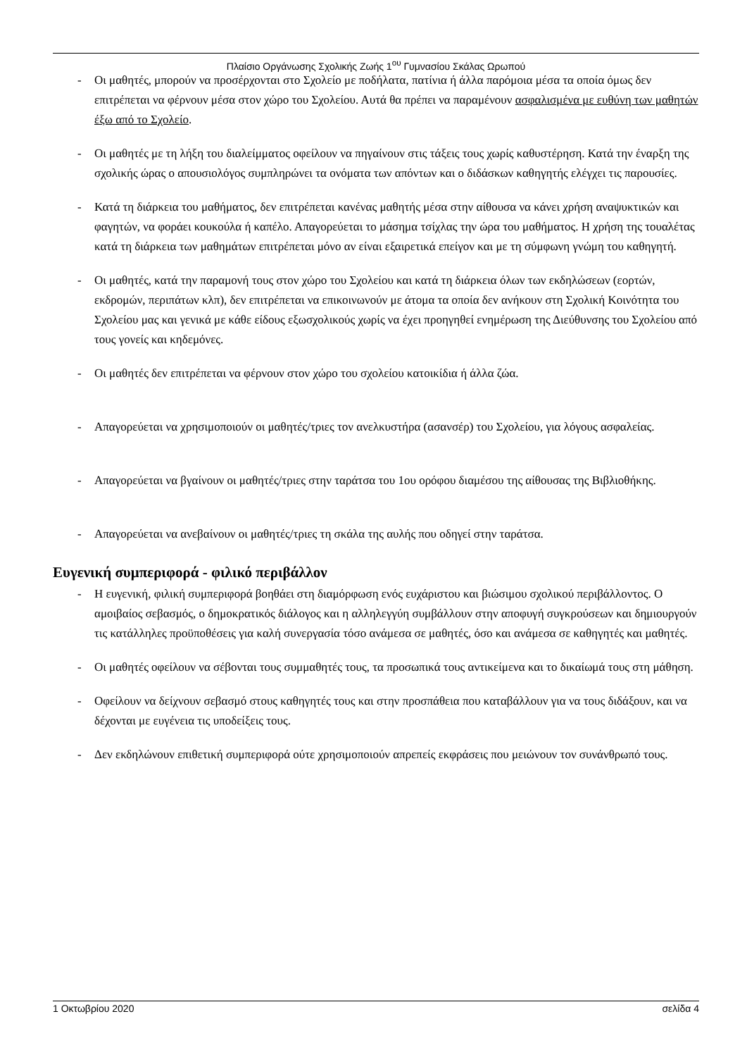Πλαίσιο Οργάνωσης Σχολικής Ζωής 1<sup>ου</sup> Γυμνασίου Σκάλας Ωρωπού
- Οι μαθητές, μπορούν να προσέρχονται στο Σχολείο με ποδήλατα, πατίνια ή άλλα παρόμοια μέσα τα οποία όμως δεν επιτρέπεται να φέρνουν μέσα στον χώρο του Σχολείου. Αυτά θα πρέπει να παραμένουν ασφαλισμένα με ευθύνη των μαθητών έξω από το Σχολείο.
- Οι μαθητές με τη λήξη του διαλείμματος οφείλουν να πηγαίνουν στις τάξεις τους χωρίς καθυστέρηση. Κατά την έναρξη της σχολικής ώρας ο απουσιολόγος συμπληρώνει τα ονόματα των απόντων και ο διδάσκων καθηγητής ελέγχει τις παρουσίες.
- Κατά τη διάρκεια του μαθήματος, δεν επιτρέπεται κανένας μαθητής μέσα στην αίθουσα να κάνει χρήση αναψυκτικών και φαγητών, να φοράει κουκούλα ή καπέλο. Απαγορεύεται το μάσημα τσίχλας την ώρα του μαθήματος. Η χρήση της τουαλέτας κατά τη διάρκεια των μαθημάτων επιτρέπεται μόνο αν είναι εξαιρετικά επείγον και με τη σύμφωνη γνώμη του καθηγητή.
- Οι μαθητές, κατά την παραμονή τους στον χώρο του Σχολείου και κατά τη διάρκεια όλων των εκδηλώσεων (εορτών, εκδρομών, περιπάτων κλπ), δεν επιτρέπεται να επικοινωνούν με άτομα τα οποία δεν ανήκουν στη Σχολική Κοινότητα του Σχολείου μας και γενικά με κάθε είδους εξωσχολικούς χωρίς να έχει προηγηθεί ενημέρωση της Διεύθυνσης του Σχολείου από τους γονείς και κηδεμόνες.
- Οι μαθητές δεν επιτρέπεται να φέρνουν στον χώρο του σχολείου κατοικίδια ή άλλα ζώα.
- Απαγορεύεται να χρησιμοποιούν οι μαθητές/τριες τον ανελκυστήρα (ασανσέρ) του Σχολείου, για λόγους ασφαλείας.
- Απαγορεύεται να βγαίνουν οι μαθητές/τριες στην ταράτσα του 1ου ορόφου διαμέσου της αίθουσας της Βιβλιοθήκης.
- Απαγορεύεται να ανεβαίνουν οι μαθητές/τριες τη σκάλα της αυλής που οδηγεί στην ταράτσα.
Ευγενική συμπεριφορά - φιλικό περιβάλλον
- Η ευγενική, φιλική συμπεριφορά βοηθάει στη διαμόρφωση ενός ευχάριστου και βιώσιμου σχολικού περιβάλλοντος. Ο αμοιβαίος σεβασμός, ο δημοκρατικός διάλογος και η αλληλεγγύη συμβάλλουν στην αποφυγή συγκρούσεων και δημιουργούν τις κατάλληλες προϋποθέσεις για καλή συνεργασία τόσο ανάμεσα σε μαθητές, όσο και ανάμεσα σε καθηγητές και μαθητές.
- Οι μαθητές οφείλουν να σέβονται τους συμμαθητές τους, τα προσωπικά τους αντικείμενα και το δικαίωμά τους στη μάθηση.
- Οφείλουν να δείχνουν σεβασμό στους καθηγητές τους και στην προσπάθεια που καταβάλλουν για να τους διδάξουν, και να δέχονται με ευγένεια τις υποδείξεις τους.
- Δεν εκδηλώνουν επιθετική συμπεριφορά ούτε χρησιμοποιούν απρεπείς εκφράσεις που μειώνουν τον συνάνθρωπό τους.
1 Οκτωβρίου 2020 σελίδα 4